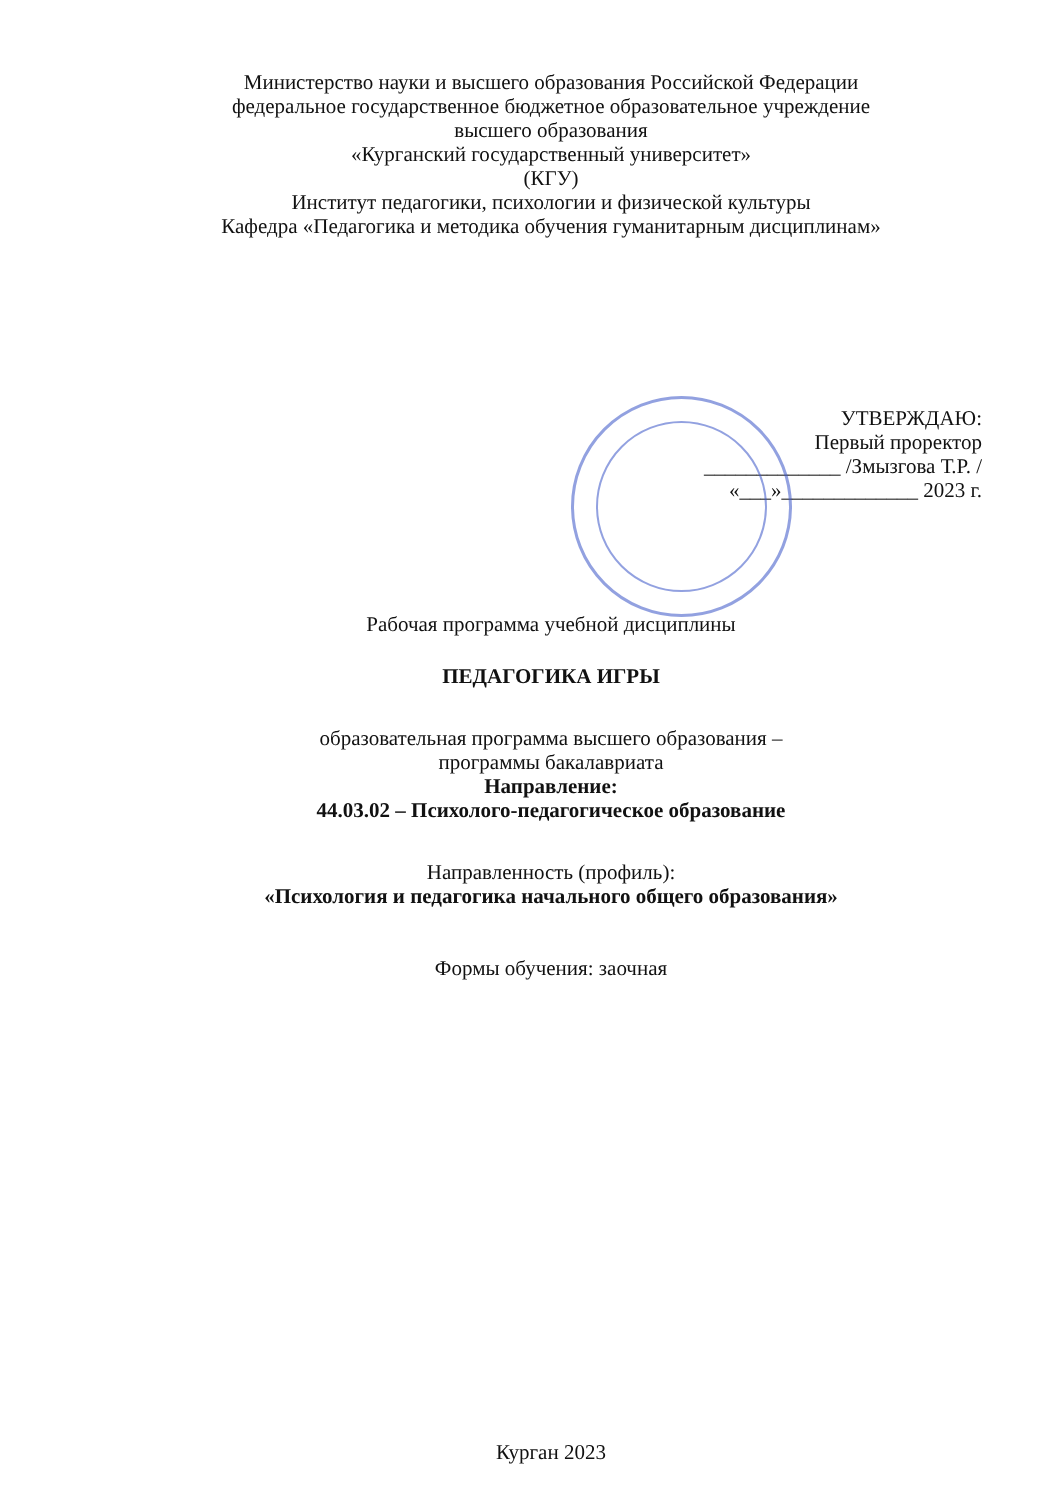Министерство науки и высшего образования Российской Федерации
федеральное государственное бюджетное образовательное учреждение
высшего образования
«Курганский государственный университет»
(КГУ)
Институт педагогики, психологии и физической культуры
Кафедра «Педагогика и методика обучения гуманитарным дисциплинам»
УТВЕРЖДАЮ:
Первый проректор
_____________ /Змызгова Т.Р. /
«___»_____________ 2023 г.
Рабочая программа учебной дисциплины
ПЕДАГОГИКА ИГРЫ
образовательная программа высшего образования –
программы бакалавриата
Направление:
44.03.02 – Психолого-педагогическое образование
Направленность (профиль):
«Психология и педагогика начального общего образования»
Формы обучения: заочная
Курган 2023